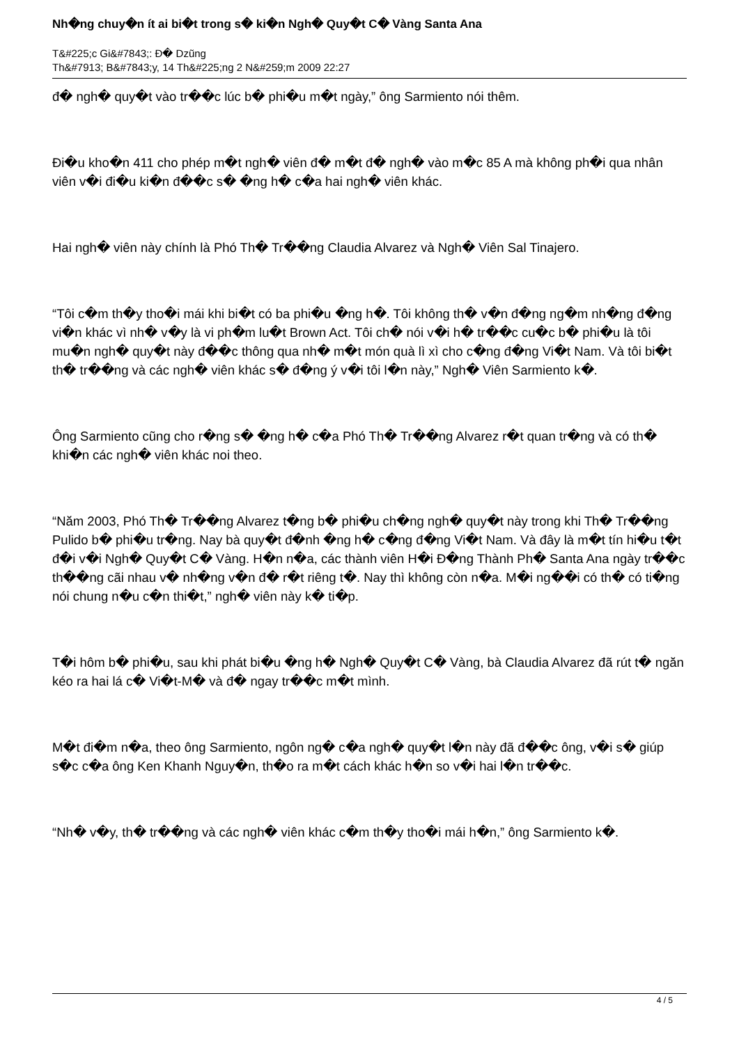Nh�ng chuy�n ít ai bi�t trong s� ki�n Ngh� Quy�t C� Vàng Santa Ana
T&#225;c Gi&#7843;: Đ� Dzũng
Th&#7913; B&#7843;y, 14 Th&#225;ng 2 N&#259;m 2009 22:27
đ� ngh� quy�t vào tr��c lúc b� phi�u m�t ngày,” ông Sarmiento nói thêm.
Đi�u kho�n 411 cho phép m�t ngh� viên đ� m�t đ� ngh� vào m�c 85 A mà không ph�i qua nhân viên v�i đi�u ki�n đ��c s� �ng h� c�a hai ngh� viên khác.
Hai ngh� viên này chính là Phó Th� Tr��ng Claudia Alvarez và Ngh� Viên Sal Tinajero.
“Tôi c�m th�y tho�i mái khi bi�t có ba phi�u �ng h�. Tôi không th� v�n đ�ng ng�m nh�ng đ�ng vi�n khác vì nh� v�y là vi ph�m lu�t Brown Act. Tôi ch� nói v�i h� tr��c cu�c b� phi�u là tôi mu�n ngh� quy�t này đ��c thông qua nh� m�t món quà lì xì cho c�ng đ�ng Vi�t Nam. Và tôi bi�t th� tr��ng và các ngh� viên khác s� đ�ng ý v�i tôi l�n này,” Ngh� Viên Sarmiento k�.
Ông Sarmiento cũng cho r�ng s� �ng h� c�a Phó Th� Tr��ng Alvarez r�t quan tr�ng và có th� khi�n các ngh� viên khác noi theo.
“Năm 2003, Phó Th� Tr��ng Alvarez t�ng b� phi�u ch�ng ngh� quy�t này trong khi Th� Tr��ng Pulido b� phi�u tr�ng. Nay bà quy�t đ�nh �ng h� c�ng đ�ng Vi�t Nam. Và đây là m�t tín hi�u t�t đ�i v�i Ngh� Quy�t C� Vàng. H�n n�a, các thành viên H�i Đ�ng Thành Ph� Santa Ana ngày tr��c th��ng cãi nhau v� nh�ng v�n đ� r�t riêng t�. Nay thì không còn n�a. M�i ng��i có th� có ti�ng nói chung n�u c�n thi�t,” ngh� viên này k� ti�p.
T�i hôm b� phi�u, sau khi phát bi�u �ng h� Ngh� Quy�t C� Vàng, bà Claudia Alvarez đã rút t� ngăn kéo ra hai lá c� Vi�t-M� và đ� ngay tr��c m�t mình.
M�t đi�m n�a, theo ông Sarmiento, ngôn ng� c�a ngh� quy�t l�n này đã đ��c ông, v�i s� giúp s�c c�a ông Ken Khanh Nguy�n, th�o ra m�t cách khác h�n so v�i hai l�n tr��c.
“Nh� v�y, th� tr��ng và các ngh� viên khác c�m th�y tho�i mái h�n,” ông Sarmiento k�.
4 / 5